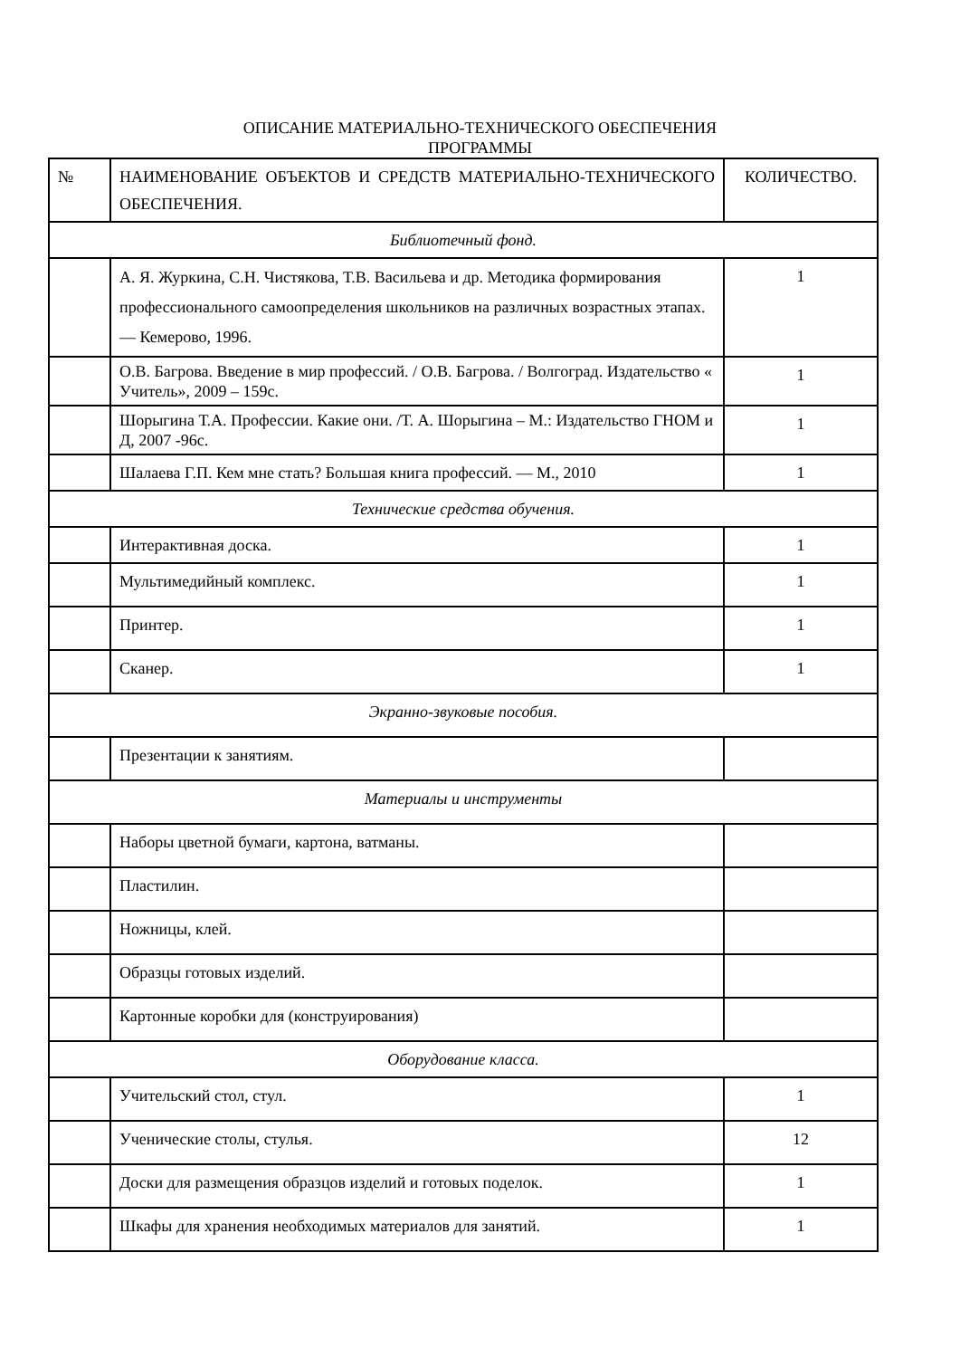ОПИСАНИЕ МАТЕРИАЛЬНО-ТЕХНИЧЕСКОГО ОБЕСПЕЧЕНИЯ
ПРОГРАММЫ
| № | НАИМЕНОВАНИЕ ОБЪЕКТОВ И СРЕДСТВ МАТЕРИАЛЬНО-ТЕХНИЧЕСКОГО ОБЕСПЕЧЕНИЯ. | КОЛИЧЕСТВО. |
| Библиотечный фонд. | | |
| | А. Я. Журкина, С.Н. Чистякова, Т.В. Васильева и др. Методика формирования профессионального самоопределения школьников на различных возрастных этапах. — Кемерово, 1996. | 1 |
| | О.В. Багрова. Введение в мир профессий. / О.В. Багрова. / Волгоград. Издательство « Учитель», 2009 – 159с. | 1 |
| | Шорыгина Т.А. Профессии. Какие они. /Т. А. Шорыгина – М.: Издательство ГНОМ и Д, 2007 -96с. | 1 |
| | Шалаева Г.П. Кем мне стать? Большая книга профессий. — М., 2010 | 1 |
| Технические средства обучения. | | |
| | Интерактивная доска. | 1 |
| | Мультимедийный комплекс. | 1 |
| | Принтер. | 1 |
| | Сканер. | 1 |
| Экранно-звуковые пособия. | | |
| | Презентации к занятиям. | |
| Материалы и инструменты | | |
| | Наборы цветной бумаги, картона, ватманы. | |
| | Пластилин. | |
| | Ножницы, клей. | |
| | Образцы готовых изделий. | |
| | Картонные коробки для (конструирования) | |
| Оборудование класса. | | |
| | Учительский стол, стул. | 1 |
| | Ученические столы, стулья. | 12 |
| | Доски для размещения образцов изделий и готовых поделок. | 1 |
| | Шкафы для хранения необходимых материалов для занятий. | 1 |